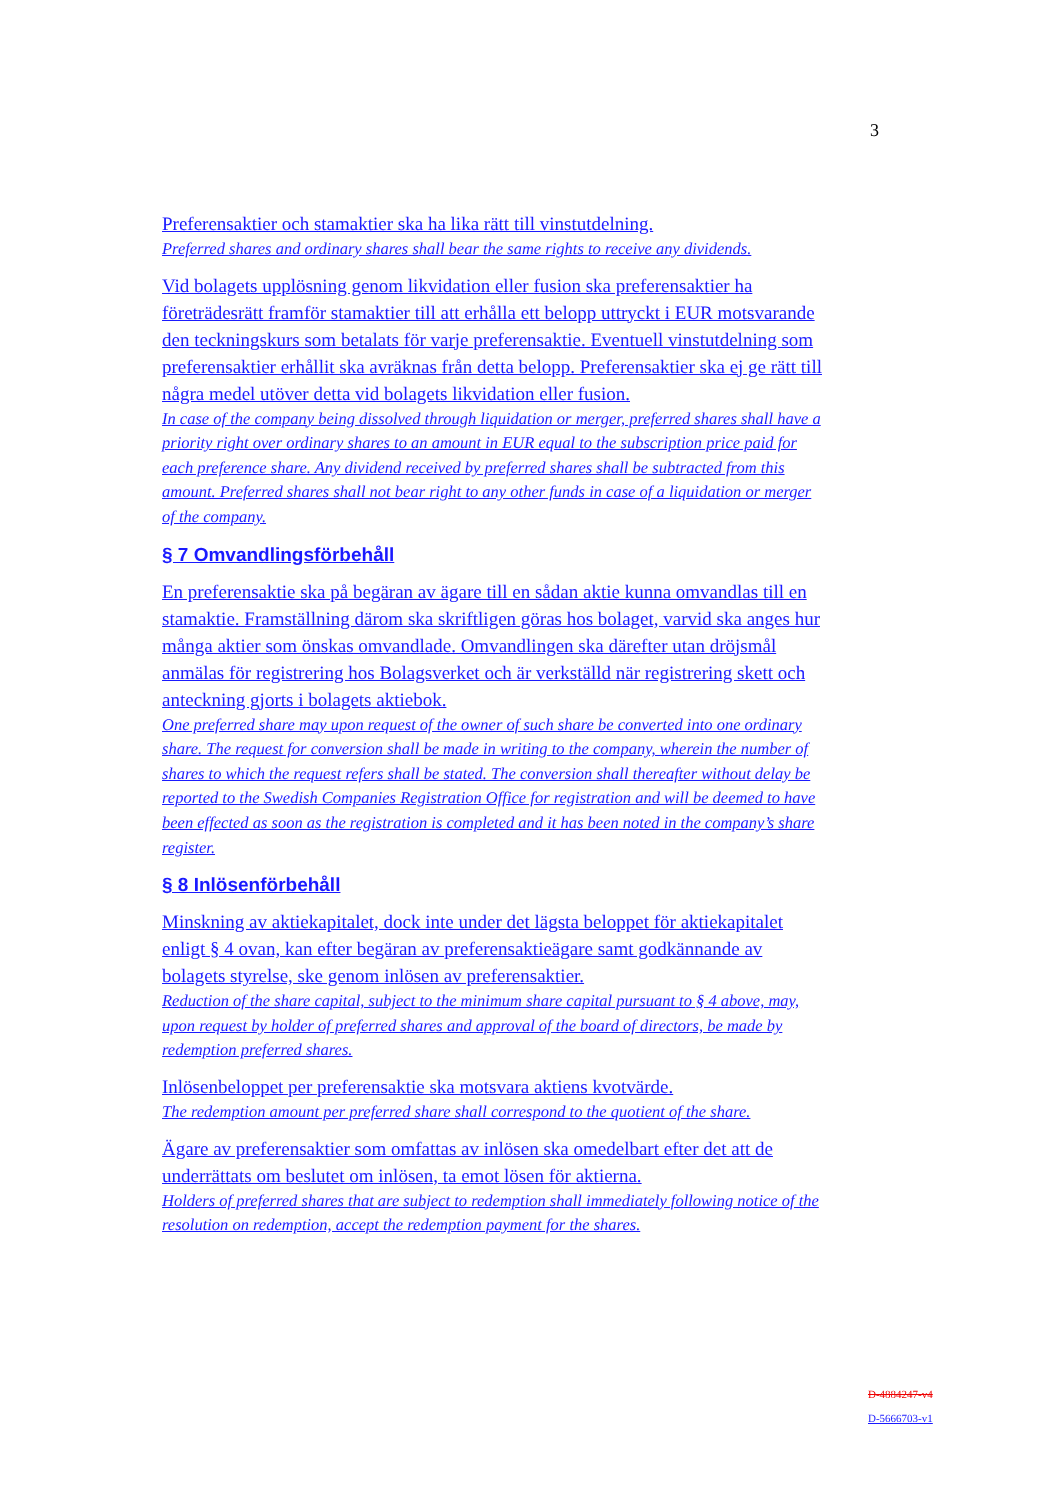3
Preferensaktier och stamaktier ska ha lika rätt till vinstutdelning.
Preferred shares and ordinary shares shall bear the same rights to receive any dividends.
Vid bolagets upplösning genom likvidation eller fusion ska preferensaktier ha företrädesrätt framför stamaktier till att erhålla ett belopp uttryckt i EUR motsvarande den teckningskurs som betalats för varje preferensaktie. Eventuell vinstutdelning som preferensaktier erhållit ska avräknas från detta belopp. Preferensaktier ska ej ge rätt till några medel utöver detta vid bolagets likvidation eller fusion.
In case of the company being dissolved through liquidation or merger, preferred shares shall have a priority right over ordinary shares to an amount in EUR equal to the subscription price paid for each preference share. Any dividend received by preferred shares shall be subtracted from this amount. Preferred shares shall not bear right to any other funds in case of a liquidation or merger of the company.
§ 7 Omvandlingsförbehåll
En preferensaktie ska på begäran av ägare till en sådan aktie kunna omvandlas till en stamaktie. Framställning därom ska skriftligen göras hos bolaget, varvid ska anges hur många aktier som önskas omvandlade. Omvandlingen ska därefter utan dröjsmål anmälas för registrering hos Bolagsverket och är verkställd när registrering skett och anteckning gjorts i bolagets aktiebok.
One preferred share may upon request of the owner of such share be converted into one ordinary share. The request for conversion shall be made in writing to the company, wherein the number of shares to which the request refers shall be stated. The conversion shall thereafter without delay be reported to the Swedish Companies Registration Office for registration and will be deemed to have been effected as soon as the registration is completed and it has been noted in the company’s share register.
§ 8 Inlösenförbehåll
Minskning av aktiekapitalet, dock inte under det lägsta beloppet för aktiekapitalet enligt § 4 ovan, kan efter begäran av preferensaktieägare samt godkännande av bolagets styrelse, ske genom inlösen av preferensaktier.
Reduction of the share capital, subject to the minimum share capital pursuant to § 4 above, may, upon request by holder of preferred shares and approval of the board of directors, be made by redemption preferred shares.
Inlösenbeloppet per preferensaktie ska motsvara aktiens kvotvärde.
The redemption amount per preferred share shall correspond to the quotient of the share.
Ägare av preferensaktier som omfattas av inlösen ska omedelbart efter det att de underrättats om beslutet om inlösen, ta emot lösen för aktierna.
Holders of preferred shares that are subject to redemption shall immediately following notice of the resolution on redemption, accept the redemption payment for the shares.
D-4884247-v4
D-5666703-v1